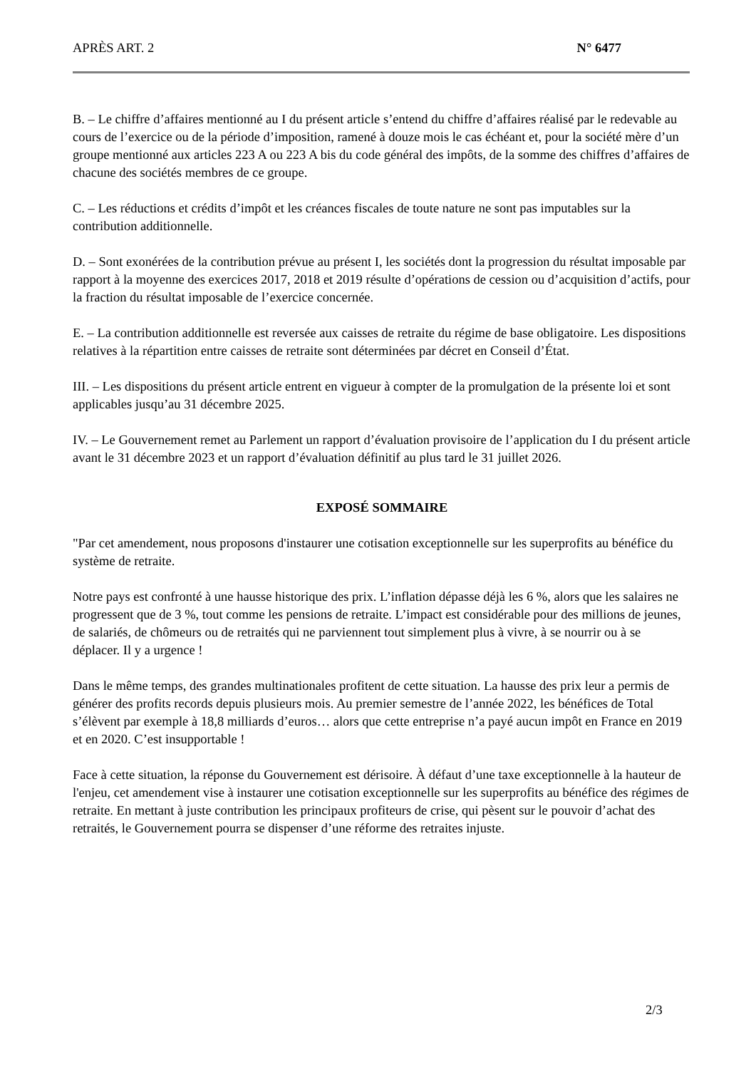APRÈS ART. 2 N° 6477
B. – Le chiffre d’affaires mentionné au I du présent article s’entend du chiffre d’affaires réalisé par le redevable au cours de l’exercice ou de la période d’imposition, ramené à douze mois le cas échéant et, pour la société mère d’un groupe mentionné aux articles 223 A ou 223 A bis du code général des impôts, de la somme des chiffres d’affaires de chacune des sociétés membres de ce groupe.
C. – Les réductions et crédits d’impôt et les créances fiscales de toute nature ne sont pas imputables sur la contribution additionnelle.
D. – Sont exonérées de la contribution prévue au présent I, les sociétés dont la progression du résultat imposable par rapport à la moyenne des exercices 2017, 2018 et 2019 résulte d’opérations de cession ou d’acquisition d’actifs, pour la fraction du résultat imposable de l’exercice concernée.
E. – La contribution additionnelle est reversée aux caisses de retraite du régime de base obligatoire. Les dispositions relatives à la répartition entre caisses de retraite sont déterminées par décret en Conseil d’État.
III. – Les dispositions du présent article entrent en vigueur à compter de la promulgation de la présente loi et sont applicables jusqu’au 31 décembre 2025.
IV. – Le Gouvernement remet au Parlement un rapport d’évaluation provisoire de l’application du I du présent article avant le 31 décembre 2023 et un rapport d’évaluation définitif au plus tard le 31 juillet 2026.
EXPOSÉ SOMMAIRE
"Par cet amendement, nous proposons d'instaurer une cotisation exceptionnelle sur les superprofits au bénéfice du système de retraite.
Notre pays est confronté à une hausse historique des prix. L’inflation dépasse déjà les 6 %, alors que les salaires ne progressent que de 3 %, tout comme les pensions de retraite. L’impact est considérable pour des millions de jeunes, de salariés, de chômeurs ou de retraités qui ne parviennent tout simplement plus à vivre, à se nourrir ou à se déplacer. Il y a urgence !
Dans le même temps, des grandes multinationales profitent de cette situation. La hausse des prix leur a permis de générer des profits records depuis plusieurs mois. Au premier semestre de l’année 2022, les bénéfices de Total s’élèvent par exemple à 18,8 milliards d’euros… alors que cette entreprise n’a payé aucun impôt en France en 2019 et en 2020. C’est insupportable !
Face à cette situation, la réponse du Gouvernement est dérisoire. À défaut d’une taxe exceptionnelle à la hauteur de l'enjeu, cet amendement vise à instaurer une cotisation exceptionnelle sur les superprofits au bénéfice des régimes de retraite. En mettant à juste contribution les principaux profiteurs de crise, qui pèsent sur le pouvoir d’achat des retraités, le Gouvernement pourra se dispenser d’une réforme des retraites injuste.
2/3